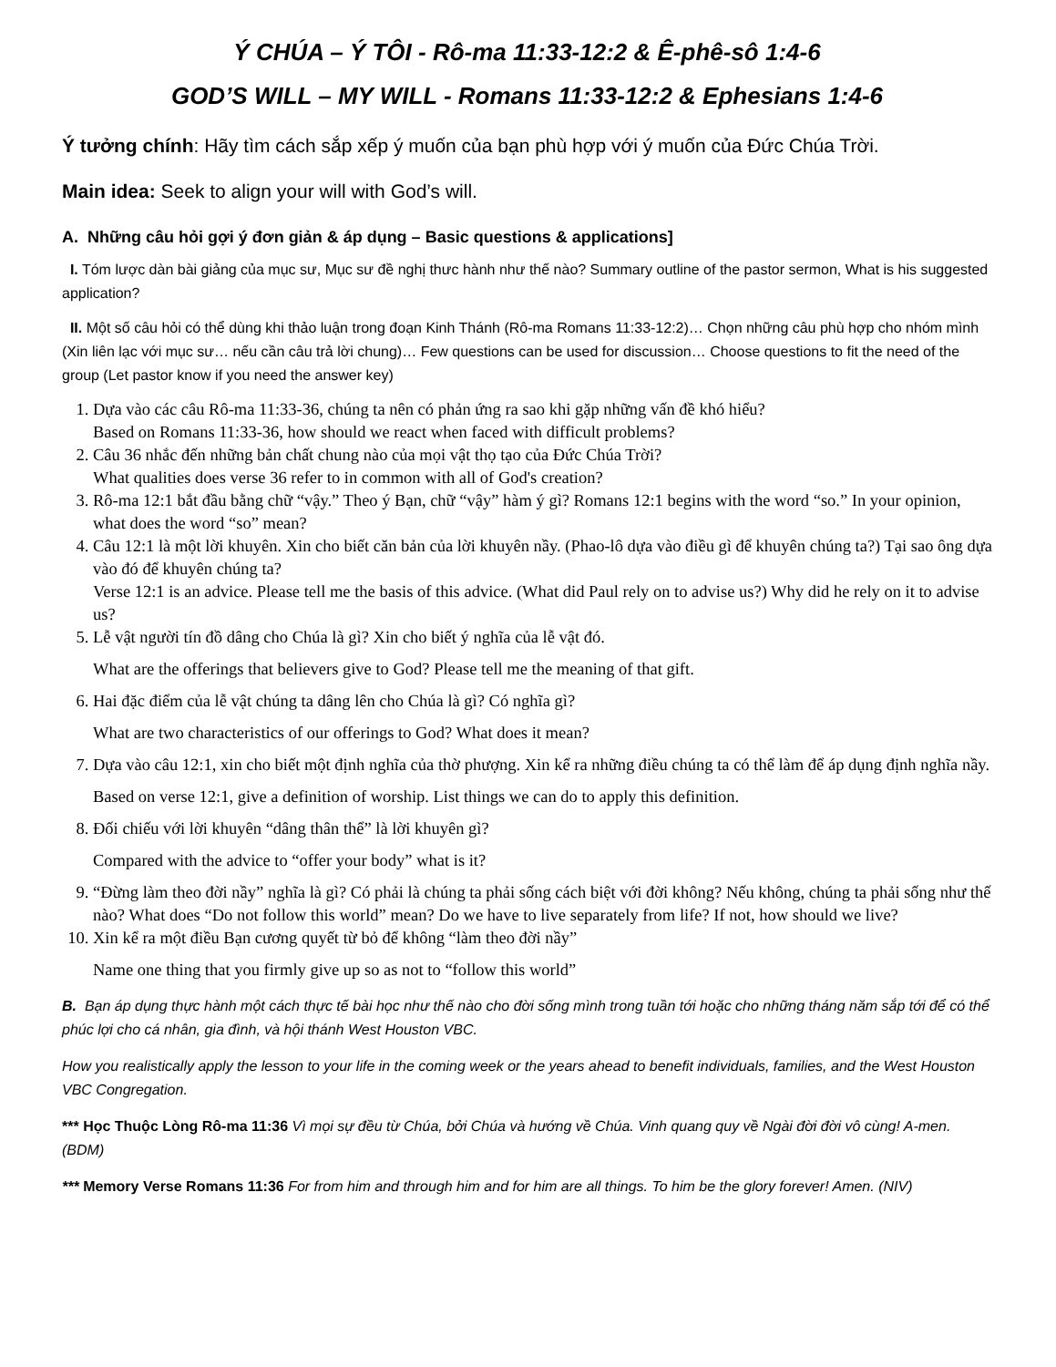Ý CHÚA – Ý TÔI - Rô-ma 11:33-12:2 & Ê-phê-sô 1:4-6
GOD’S WILL – MY WILL - Romans 11:33-12:2 & Ephesians 1:4-6
Ý tưởng chính: Hãy tìm cách sắp xếp ý muốn của bạn phù hợp với ý muốn của Đức Chúa Trời.
Main idea: Seek to align your will with God’s will.
A. Những câu hỏi gợi ý đơn giản & áp dụng – Basic questions & applications]
I. Tóm lược dàn bài giảng của mục sư, Mục sư đề nghị thưc hành như thế nào? Summary outline of the pastor sermon, What is his suggested application?
II. Một số câu hỏi có thể dùng khi thảo luận trong đoạn Kinh Thánh (Rô-ma Romans 11:33-12:2)… Chọn những câu phù hợp cho nhóm mình (Xin liên lạc với mục sư… nếu cần câu trả lời chung)… Few questions can be used for discussion… Choose questions to fit the need of the group (Let pastor know if you need the answer key)
1. Dựa vào các câu Rô-ma 11:33-36, chúng ta nên có phản ứng ra sao khi gặp những vấn đề khó hiểu?
Based on Romans 11:33-36, how should we react when faced with difficult problems?
2. Câu 36 nhắc đến những bản chất chung nào của mọi vật thọ tạo của Đức Chúa Trời?
What qualities does verse 36 refer to in common with all of God's creation?
3. Rô-ma 12:1 bắt đầu bằng chữ “vậy.” Theo ý Bạn, chữ “vậy” hàm ý gì? Romans 12:1 begins with the word “so.” In your opinion, what does the word “so” mean?
4. Câu 12:1 là một lời khuyên. Xin cho biết căn bản của lời khuyên nầy. (Phao-lô dựa vào điều gì để khuyên chúng ta?) Tại sao ông dựa vào đó để khuyên chúng ta?
Verse 12:1 is an advice. Please tell me the basis of this advice. (What did Paul rely on to advise us?) Why did he rely on it to advise us?
5. Lễ vật người tín đồ dâng cho Chúa là gì? Xin cho biết ý nghĩa của lễ vật đó.
What are the offerings that believers give to God? Please tell me the meaning of that gift.
6. Hai đặc điểm của lễ vật chúng ta dâng lên cho Chúa là gì? Có nghĩa gì?
What are two characteristics of our offerings to God? What does it mean?
7. Dựa vào câu 12:1, xin cho biết một định nghĩa của thờ phượng. Xin kể ra những điều chúng ta có thể làm để áp dụng định nghĩa nầy.
Based on verse 12:1, give a definition of worship. List things we can do to apply this definition.
8. Đối chiếu với lời khuyên “dâng thân thể” là lời khuyên gì?
Compared with the advice to “offer your body” what is it?
9. “Đừng làm theo đời nầy” nghĩa là gì? Có phải là chúng ta phải sống cách biệt với đời không? Nếu không, chúng ta phải sống như thế nào? What does “Do not follow this world” mean? Do we have to live separately from life? If not, how should we live?
10. Xin kể ra một điều Bạn cương quyết từ bỏ để không “làm theo đời nầy”
Name one thing that you firmly give up so as not to “follow this world”
B. Bạn áp dụng thực hành một cách thực tế bài học như thế nào cho đời sống mình trong tuần tới hoặc cho những tháng năm sắp tới để có thể phúc lợi cho cá nhân, gia đình, và hội thánh West Houston VBC.
How you realistically apply the lesson to your life in the coming week or the years ahead to benefit individuals, families, and the West Houston VBC Congregation.
*** Học Thuộc Lòng Rô-ma 11:36 Vì mọi sự đều từ Chúa, bởi Chúa và hướng về Chúa. Vinh quang quy về Ngài đời đời vô cùng! A-men. (BDM)
*** Memory Verse Romans 11:36 For from him and through him and for him are all things. To him be the glory forever! Amen. (NIV)